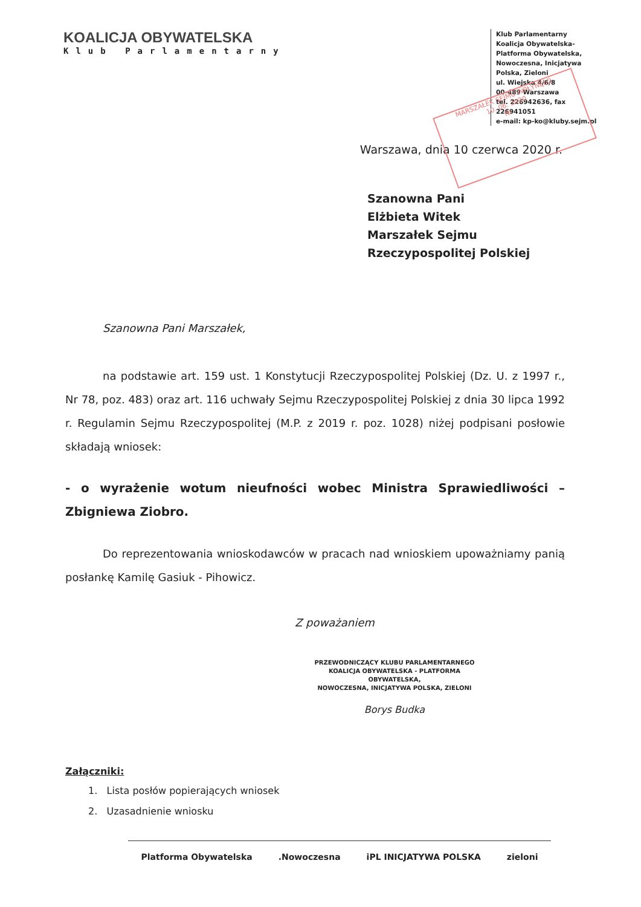KOALICJA OBYWATELSKA
Klub Parlamentarny
Klub Parlamentarny
Koalicja Obywatelska-
Platforma Obywatelska,
Nowoczesna, Inicjatywa
Polska, Zieloni
ul. Wiejska 4/6/8
00-489 Warszawa
tel. 226942636, fax 226941051
e-mail: kp-ko@kluby.sejm.pl
MARSZAŁEK SEJMU WPŁYNĘŁO
10. 06. 2020
Nr.
Warszawa, dnia 10 czerwca 2020 r.
Szanowna Pani
Elżbieta Witek
Marszałek Sejmu
Rzeczypospolitej Polskiej
Szanowna Pani Marszałek,
na podstawie art. 159 ust. 1 Konstytucji Rzeczypospolitej Polskiej (Dz. U. z 1997 r., Nr 78, poz. 483) oraz art. 116 uchwały Sejmu Rzeczypospolitej Polskiej z dnia 30 lipca 1992 r. Regulamin Sejmu Rzeczypospolitej (M.P. z 2019 r. poz. 1028) niżej podpisani posłowie składają wniosek:
- o wyrażenie wotum nieufności wobec Ministra Sprawiedliwości – Zbigniewa Ziobro.
Do reprezentowania wnioskodawców w pracach nad wnioskiem upoważniamy panią posłankę Kamilę Gasiuk - Pihowicz.
Z poważaniem
PRZEWODNICZĄCY KLUBU PARLAMENTARNEGO
KOALICJA OBYWATELSKA - PLATFORMA OBYWATELSKA,
NOWOCZESNA, INICJATYWA POLSKA, ZIELONI
Borys Budka
Załączniki:
1. Lista posłów popierających wniosek
2. Uzasadnienie wniosku
Platforma Obywatelska.Nowoczesna iPL INICJATYWA POLSKA zieloni